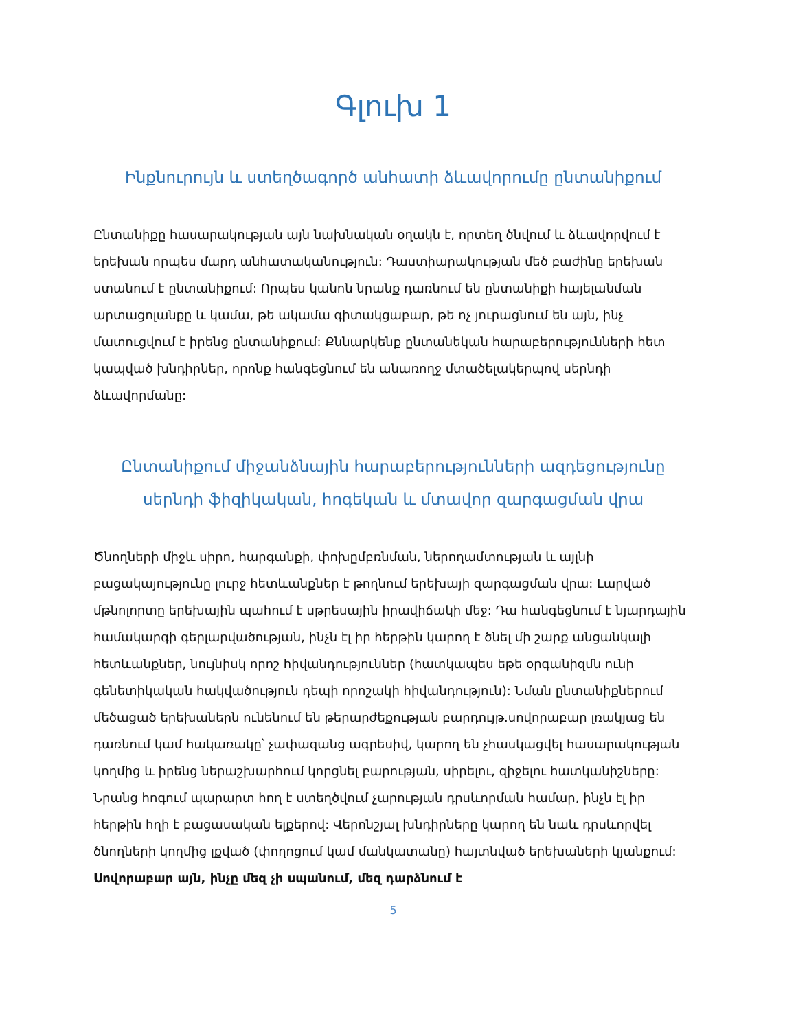Գլուխ 1
Ինքնուրույն և ստեղծագործ անհատի ձևավորումը ընտանիքում
Ընտանիքը հասարակության այն նախնական օղակն է, որտեղ ծնվում և ձևավորվում է երեխան որպես մարդ անհատականություն: Դաստիարակության մեծ բաժինը երեխան ստանում է ընտանիքում: Որպես կանոն նրանք դառնում են ընտանիքի հայելանման արտացոլանքը և կամա, թե ակամա գիտակցաբար, թե ոչ յուրացնում են այն, ինչ մատուցվում է իրենց ընտանիքում: Քննարկենք ընտանեկան հարաբերությունների հետ կապված խնդիրներ, որոնք հանգեցնում են անառողջ մտածելակերպով սերնդի ձևավորմանը:
Ընտանիքում միջանձնային հարաբերությունների ազդեցությունը սերնդի ֆիզիկական, հոգեկան և մտավոր զարգացման վրա
Ծնողների միջև սիրո, հարգանքի, փոխըմբռնման, ներողամտության և այլնի բացակայությունը լուրջ հետևանքներ է թողնում երեխայի զարգացման վրա: Լարված մթնոլորտը երեխային պահում է սթրեսային իրավիճակի մեջ: Դա հանգեցնում է նյարդային համակարգի գերլարվածության, ինչն էլ իր հերթին կարող է ծնել մի շարք անցանկալի հետևանքներ, նույնիսկ որոշ հիվանդություններ (հատկապես եթե օրգանիզմն ունի գենետիկական հակվածություն դեպի որոշակի հիվանդություն): Նման ընտանիքներում մեծացած երեխաներն ունենում են թերարժեքության բարդույթ.սովորաբար լռակյաց են դառնում կամ հակառակը՝ չափազանց ագրեսիվ, կարող են չհասկացվել հասարակության կողմից և իրենց ներաշխարհում կորցնել բարության, սիրելու, զիջելու հատկանիշները: Նրանց հոգում պարարտ հող է ստեղծվում չարության դրսևորման համար, ինչն էլ իր հերթին հղի է բացասական ելքերով: Վերոնշյալ խնդիրները կարող են նաև դրսևորվել ծնողների կողմից լքված (փողոցում կամ մանկատանը) հայտնված երեխաների կյանքում: Սովորաբար այն, ինչը մեզ չի սպանում, մեզ դարձնում է
5